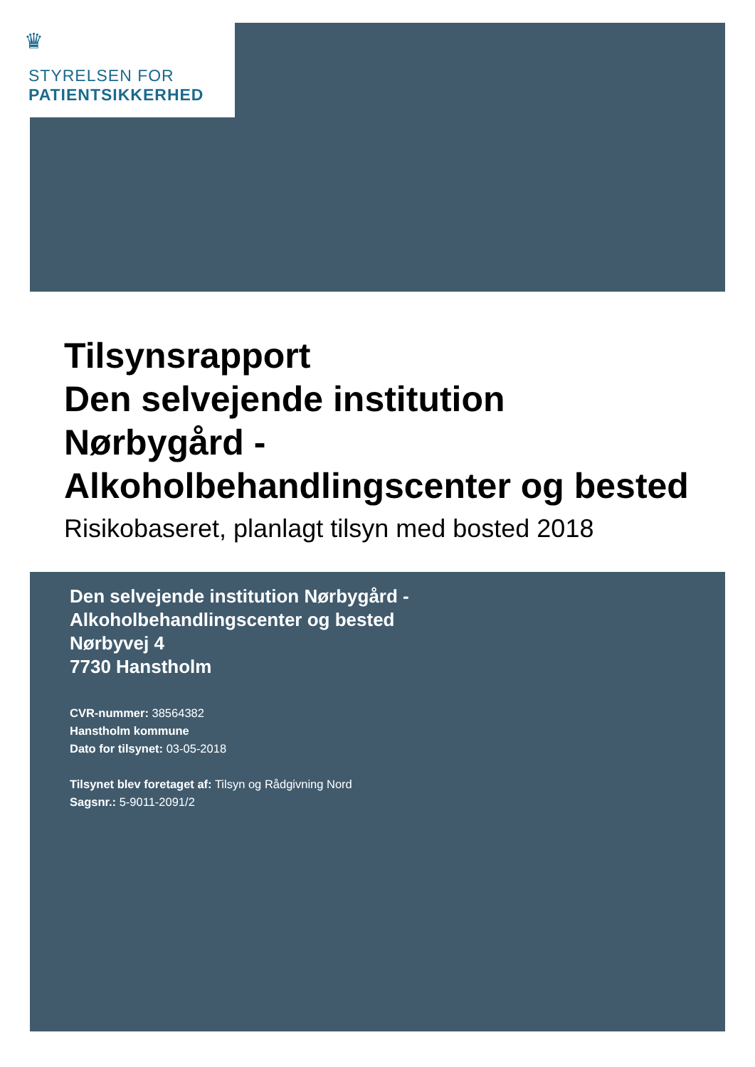♛
STYRELSEN FOR
PATIENTSIKKERHED
Tilsynsrapport
Den selvejende institution
Nørbygård -
Alkoholbehandlingscenter og bested
Risikobaseret, planlagt tilsyn med bosted 2018
Den selvejende institution Nørbygård -
Alkoholbehandlingscenter og bested
Nørbyvej 4
7730 Hanstholm
CVR-nummer: 38564382
Hanstholm kommune
Dato for tilsynet: 03-05-2018
Tilsynet blev foretaget af: Tilsyn og Rådgivning Nord
Sagsnr.: 5-9011-2091/2